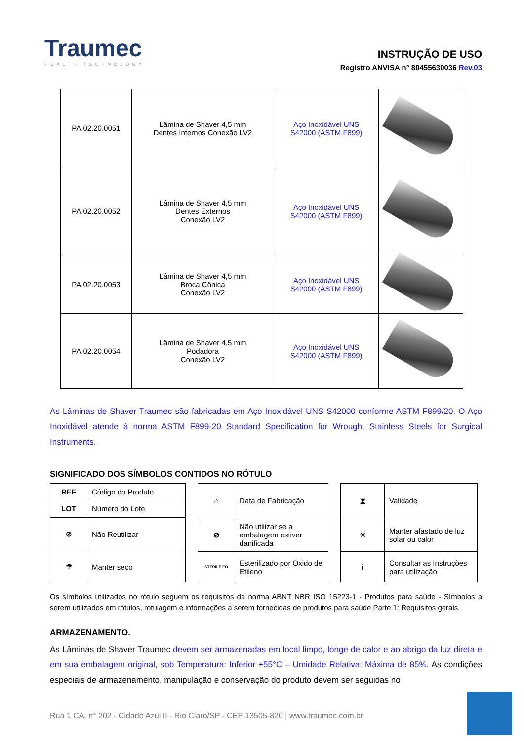Traumec
HEALTH TECHNOLOGY
INSTRUÇÃO DE USO
Registro ANVISA n° 80455630036 Rev.03
| PA.02.20.0051 | Lâmina de Shaver 4,5 mm Dentes Internos Conexão LV2 | Aço Inoxidável UNS S42000 (ASTM F899) | |
| PA.02.20.0052 | Lâmina de Shaver 4,5 mm Dentes Externos Conexão LV2 | Aço Inoxidável UNS S42000 (ASTM F899) | |
| PA.02.20.0053 | Lâmina de Shaver 4,5 mm Broca Cônica Conexão LV2 | Aço Inoxidável UNS S42000 (ASTM F899) | |
| PA.02.20.0054 | Lâmina de Shaver 4,5 mm Podadora Conexão LV2 | Aço Inoxidável UNS S42000 (ASTM F899) | |
As Lâminas de Shaver Traumec são fabricadas em Aço Inoxidável UNS S42000 conforme ASTM F899/20. O Aço Inoxidável atende à norma ASTM F899-20 Standard Specification for Wrought Stainless Steels for Surgical Instruments.
SIGNIFICADO DOS SÍMBOLOS CONTIDOS NO RÓTULO
| REF | Código do Produto |
| LOT | Número do Lote |
| ⊘ | Não Reutilizar |
| ☂ | Manter seco |
| ⌂ | Data de Fabricação |
| ⊘ | Não utilizar se a embalagem estiver danificada |
| STERILE EO | Esterilizado por Oxido de Etileno |
| ⧗ | Validade |
| ☀ | Manter afastado de luz solar ou calor |
| i | Consultar as Instruções para utilização |
Os símbolos utilizados no rótulo seguem os requisitos da norma ABNT NBR ISO 15223-1 - Produtos para saúde - Símbolos a serem utilizados em rótulos, rotulagem e informações a serem fornecidas de produtos para saúde Parte 1: Requisitos gerais.
ARMAZENAMENTO.
As Lâminas de Shaver Traumec devem ser armazenadas em local limpo, longe de calor e ao abrigo da luz direta e em sua embalagem original, sob Temperatura: Inferior +55°C – Umidade Relativa: Máxima de 85%. As condições especiais de armazenamento, manipulação e conservação do produto devem ser seguidas no
Rua 1 CA, n° 202 - Cidade Azul II - Rio Claro/SP - CEP 13505-820 | www.traumec.com.br